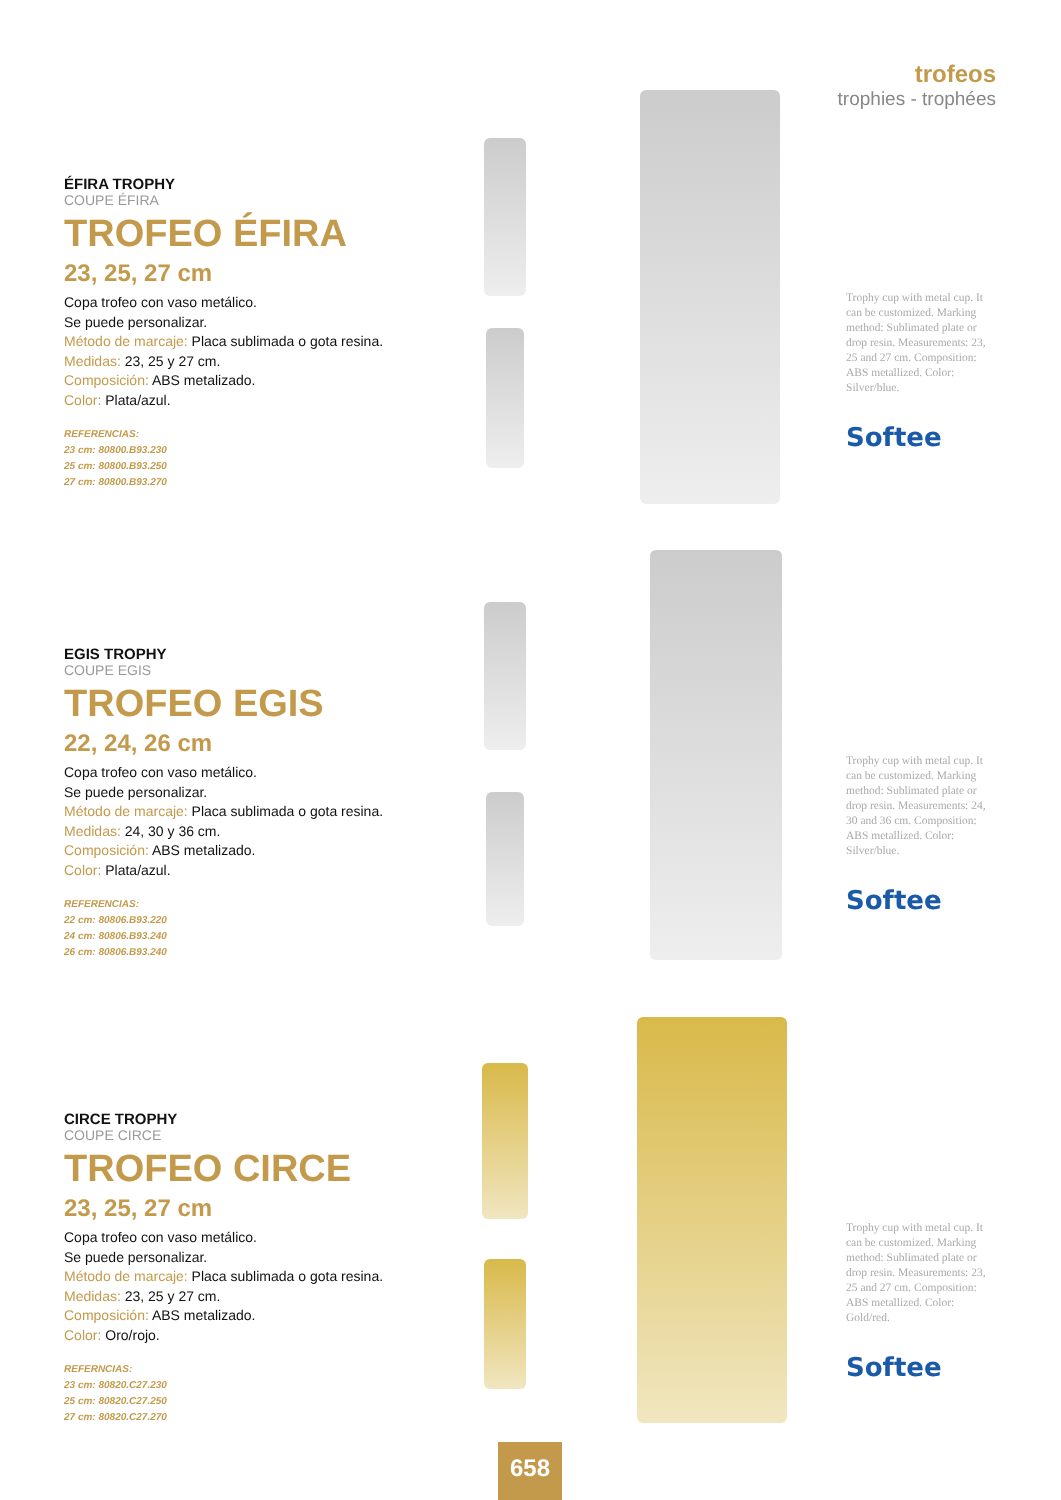trofeos
trophies - trophées
ÉFIRA TROPHY
COUPE ÉFIRA
TROFEO ÉFIRA
23, 25, 27 cm
Copa trofeo con vaso metálico.
Se puede personalizar.
Método de marcaje: Placa sublimada o gota resina.
Medidas: 23, 25 y 27 cm.
Composición: ABS metalizado.
Color: Plata/azul.
REFERENCIAS:
23 cm: 80800.B93.230
25 cm: 80800.B93.250
27 cm: 80800.B93.270
Trophy cup with metal cup. It can be customized. Marking method: Sublimated plate or drop resin. Measurements: 23, 25 and 27 cm. Composition: ABS metallized. Color: Silver/blue.
Softee
EGIS TROPHY
COUPE EGIS
TROFEO EGIS
22, 24, 26 cm
Copa trofeo con vaso metálico.
Se puede personalizar.
Método de marcaje: Placa sublimada o gota resina.
Medidas: 24, 30 y 36 cm.
Composición: ABS metalizado.
Color: Plata/azul.
REFERENCIAS:
22 cm: 80806.B93.220
24 cm: 80806.B93.240
26 cm: 80806.B93.240
Trophy cup with metal cup. It can be customized. Marking method: Sublimated plate or drop resin. Measurements: 24, 30 and 36 cm. Composition: ABS metallized. Color: Silver/blue.
Softee
CIRCE TROPHY
COUPE CIRCE
TROFEO CIRCE
23, 25, 27 cm
Copa trofeo con vaso metálico.
Se puede personalizar.
Método de marcaje: Placa sublimada o gota resina.
Medidas: 23, 25 y 27 cm.
Composición: ABS metalizado.
Color: Oro/rojo.
REFERNCIAS:
23 cm: 80820.C27.230
25 cm: 80820.C27.250
27 cm: 80820.C27.270
Trophy cup with metal cup. It can be customized. Marking method: Sublimated plate or drop resin. Measurements: 23, 25 and 27 cm. Composition: ABS metallized. Color: Gold/red.
Softee
658